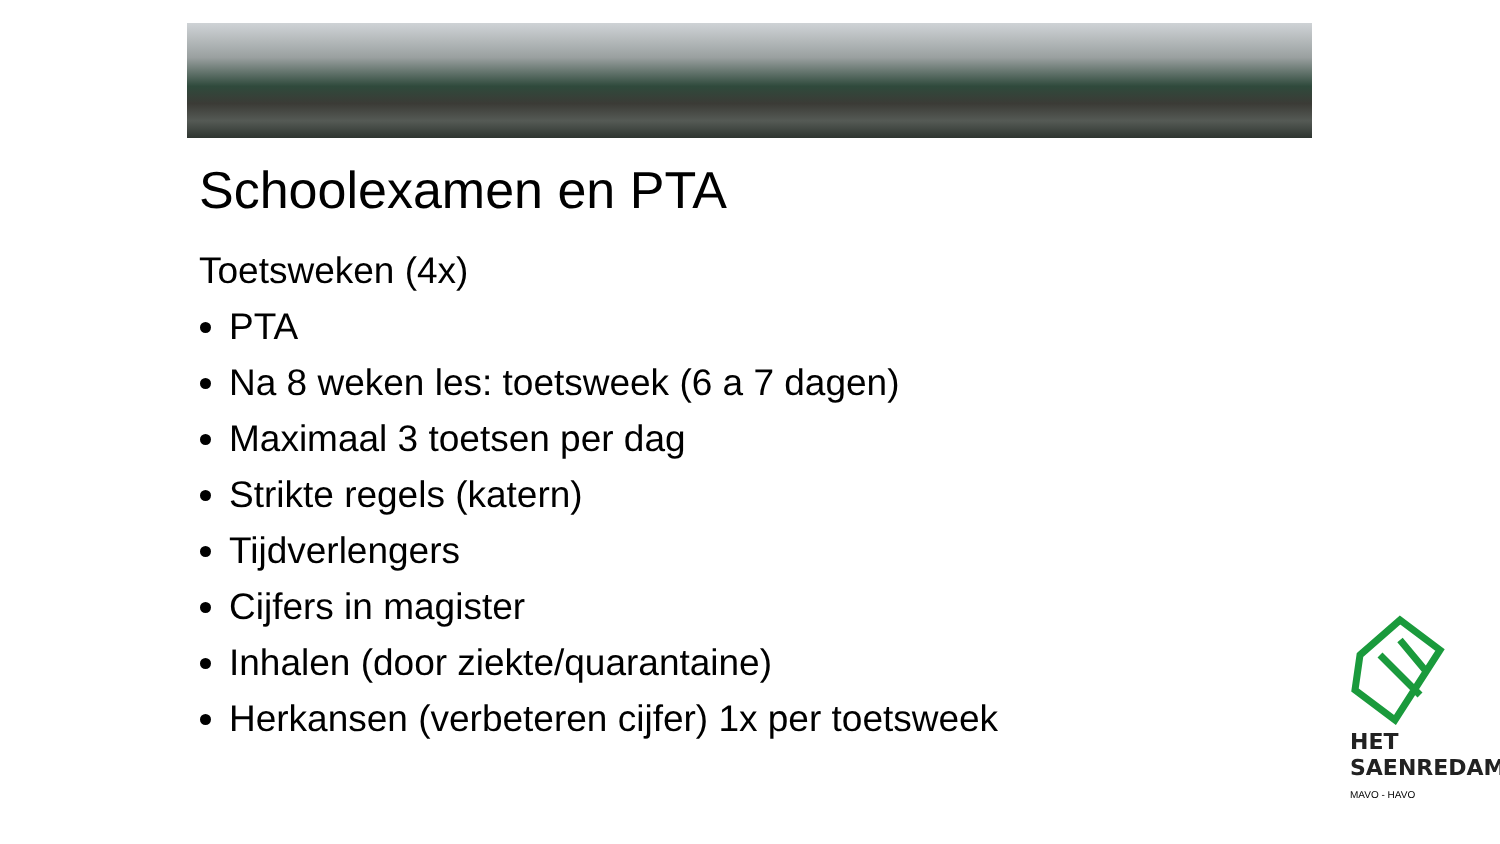Schoolexamen en PTA
Toetsweken (4x)
PTA
Na 8 weken les: toetsweek (6 a 7 dagen)
Maximaal 3 toetsen per dag
Strikte regels (katern)
Tijdverlengers
Cijfers in magister
Inhalen (door ziekte/quarantaine)
Herkansen (verbeteren cijfer) 1x per toetsweek
HET
SAENREDAM
MAVO - HAVO